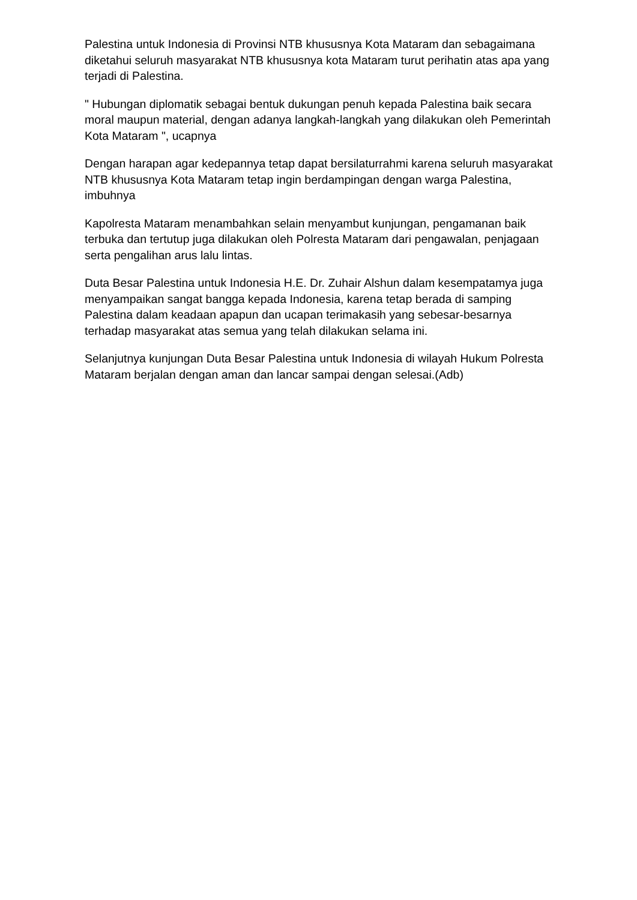Palestina untuk Indonesia di Provinsi NTB khususnya Kota Mataram dan sebagaimana diketahui seluruh masyarakat NTB khususnya kota Mataram turut perihatin atas apa yang terjadi di Palestina.
" Hubungan diplomatik sebagai bentuk dukungan penuh kepada Palestina baik secara moral maupun material, dengan adanya langkah-langkah yang dilakukan oleh Pemerintah Kota Mataram ", ucapnya
Dengan harapan agar kedepannya tetap dapat bersilaturrahmi karena seluruh masyarakat NTB khususnya Kota Mataram tetap ingin berdampingan dengan warga Palestina, imbuhnya
Kapolresta Mataram menambahkan selain menyambut kunjungan, pengamanan baik terbuka dan tertutup juga dilakukan oleh Polresta Mataram dari pengawalan, penjagaan serta pengalihan arus lalu lintas.
Duta Besar Palestina untuk Indonesia H.E. Dr. Zuhair Alshun dalam kesempatamya juga menyampaikan sangat bangga kepada Indonesia, karena tetap berada di samping Palestina dalam keadaan apapun dan ucapan terimakasih yang sebesar-besarnya terhadap masyarakat atas semua yang telah dilakukan selama ini.
Selanjutnya kunjungan Duta Besar Palestina untuk Indonesia di wilayah Hukum Polresta Mataram berjalan dengan aman dan lancar sampai dengan selesai.(Adb)